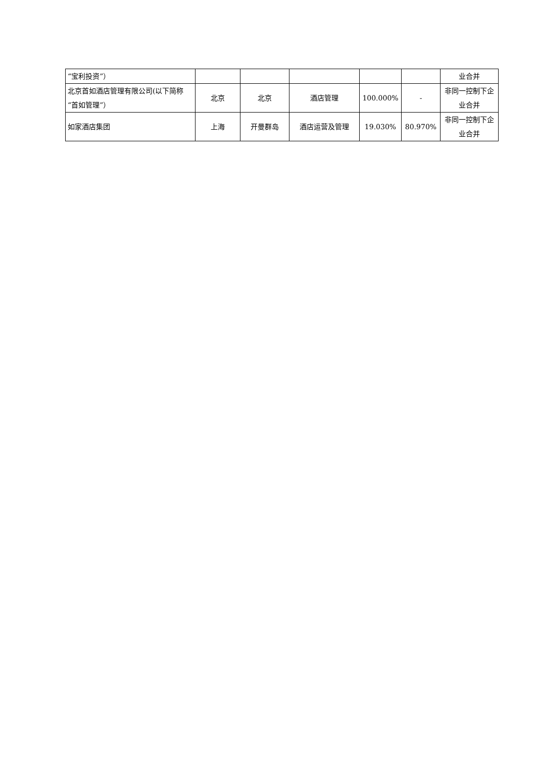| “宝利投资”） | | | | | | 业合并 |
| 北京首如酒店管理有限公司(以下简称“首如管理”） | 北京 | 北京 | 酒店管理 | 100.000% | - | 非同一控制下企业合并 |
| 如家酒店集团 | 上海 | 开曼群岛 | 酒店运营及管理 | 19.030% | 80.970% | 非同一控制下企业合并 |